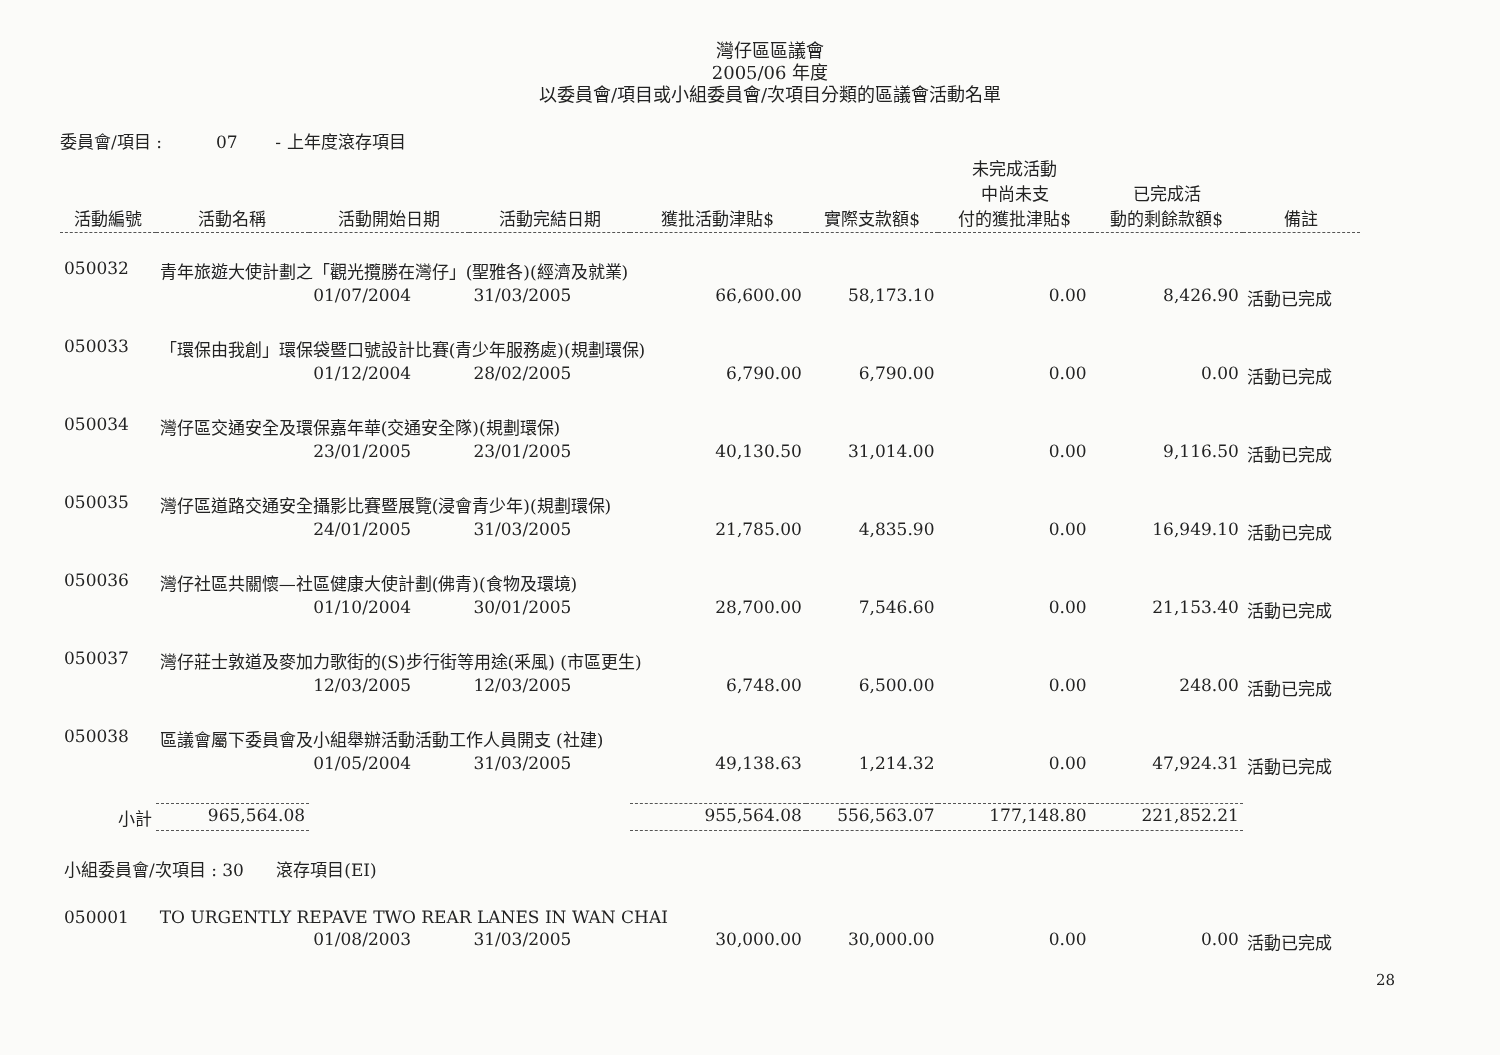灣仔區區議會
2005/06 年度
以委員會/項目或小組委員會/次項目分類的區議會活動名單
委員會/項目 : 07 - 上年度滾存項目
| 活動編號 | 活動名稱 | 活動開始日期 | 活動完結日期 | 獲批活動津貼$ | 實際支款額$ | 未完成活動 中尚未支 付的獲批津貼$ | 已完成活 動的剩餘款額$ | 備註 |
| --- | --- | --- | --- | --- | --- | --- | --- | --- |
| 050032 | 青年旅遊大使計劃之「觀光攬勝在灣仔」(聖雅各)(經濟及就業) | | | | | | | |
| | | 01/07/2004 | 31/03/2005 | 66,600.00 | 58,173.10 | 0.00 | 8,426.90 | 活動已完成 |
| 050033 | 「環保由我創」環保袋暨口號設計比賽(青少年服務處)(規劃環保) | | | | | | | |
| | | 01/12/2004 | 28/02/2005 | 6,790.00 | 6,790.00 | 0.00 | 0.00 | 活動已完成 |
| 050034 | 灣仔區交通安全及環保嘉年華(交通安全隊)(規劃環保) | | | | | | | |
| | | 23/01/2005 | 23/01/2005 | 40,130.50 | 31,014.00 | 0.00 | 9,116.50 | 活動已完成 |
| 050035 | 灣仔區道路交通安全攝影比賽暨展覽(浸會青少年)(規劃環保) | | | | | | | |
| | | 24/01/2005 | 31/03/2005 | 21,785.00 | 4,835.90 | 0.00 | 16,949.10 | 活動已完成 |
| 050036 | 灣仔社區共關懷—社區健康大使計劃(佛青)(食物及環境) | | | | | | | |
| | | 01/10/2004 | 30/01/2005 | 28,700.00 | 7,546.60 | 0.00 | 21,153.40 | 活動已完成 |
| 050037 | 灣仔莊士敦道及麥加力歌街的(S)步行街等用途(釆風) (市區更生) | | | | | | | |
| | | 12/03/2005 | 12/03/2005 | 6,748.00 | 6,500.00 | 0.00 | 248.00 | 活動已完成 |
| 050038 | 區議會屬下委員會及小組舉辦活動活動工作人員開支 (社建) | | | | | | | |
| | | 01/05/2004 | 31/03/2005 | 49,138.63 | 1,214.32 | 0.00 | 47,924.31 | 活動已完成 |
| 小計 | 965,564.08 | | | 955,564.08 | 556,563.07 | 177,148.80 | 221,852.21 | |
| 小組委員會/次項目 : 30 滾存項目(EI) | | | | | | | | |
| 050001 | TO URGENTLY REPAVE TWO REAR LANES IN WAN CHAI | | | | | | | |
| | | 01/08/2003 | 31/03/2005 | 30,000.00 | 30,000.00 | 0.00 | 0.00 | 活動已完成 |
28